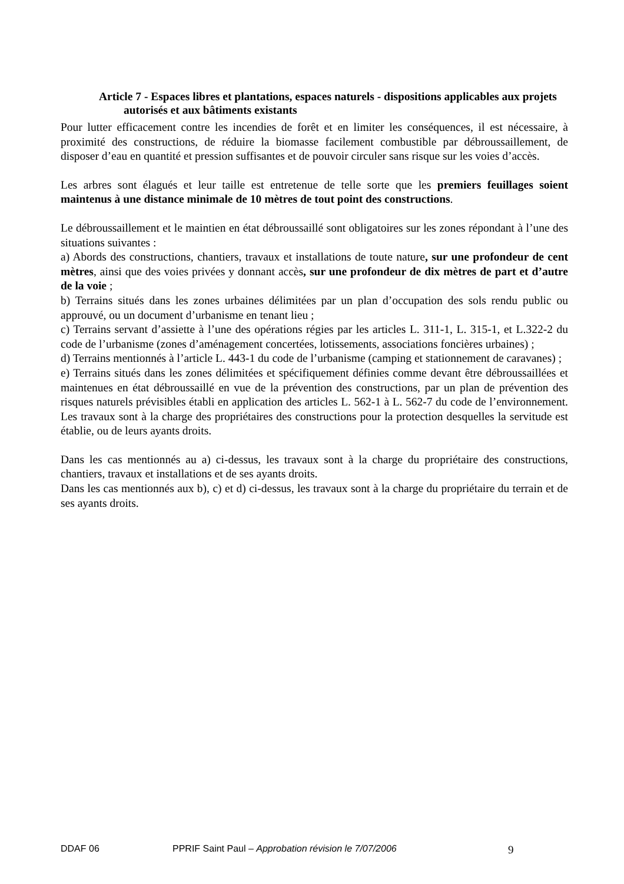Article 7 - Espaces libres et plantations, espaces naturels - dispositions applicables aux projets autorisés et aux bâtiments existants
Pour lutter efficacement contre les incendies de forêt et en limiter les conséquences, il est nécessaire, à proximité des constructions, de réduire la biomasse facilement combustible par débroussaillement, de disposer d’eau en quantité et pression suffisantes et de pouvoir circuler sans risque sur les voies d’accès.
Les arbres sont élagués et leur taille est entretenue de telle sorte que les premiers feuillages soient maintenus à une distance minimale de 10 mètres de tout point des constructions.
Le débroussaillement et le maintien en état débroussaillé sont obligatoires sur les zones répondant à l’une des situations suivantes :
a) Abords des constructions, chantiers, travaux et installations de toute nature, sur une profondeur de cent mètres, ainsi que des voies privées y donnant accès, sur une profondeur de dix mètres de part et d’autre de la voie ;
b) Terrains situés dans les zones urbaines délimitées par un plan d’occupation des sols rendu public ou approuvé, ou un document d’urbanisme en tenant lieu ;
c) Terrains servant d’assiette à l’une des opérations régies par les articles L. 311-1, L. 315-1, et L.322-2 du code de l’urbanisme (zones d’aménagement concertées, lotissements, associations foncières urbaines) ;
d) Terrains mentionnés à l’article L. 443-1 du code de l’urbanisme (camping et stationnement de caravanes) ;
e) Terrains situés dans les zones délimitées et spécifiquement définies comme devant être débroussaillées et maintenues en état débroussaillé en vue de la prévention des constructions, par un plan de prévention des risques naturels prévisibles établi en application des articles L. 562-1 à L. 562-7 du code de l’environnement. Les travaux sont à la charge des propriétaires des constructions pour la protection desquelles la servitude est établie, ou de leurs ayants droits.
Dans les cas mentionnés au a) ci-dessus, les travaux sont à la charge du propriétaire des constructions, chantiers, travaux et installations et de ses ayants droits.
Dans les cas mentionnés aux b), c) et d) ci-dessus, les travaux sont à la charge du propriétaire du terrain et de ses ayants droits.
DDAF 06 PPRIF Saint Paul – Approbation révision le 7/07/2006 9